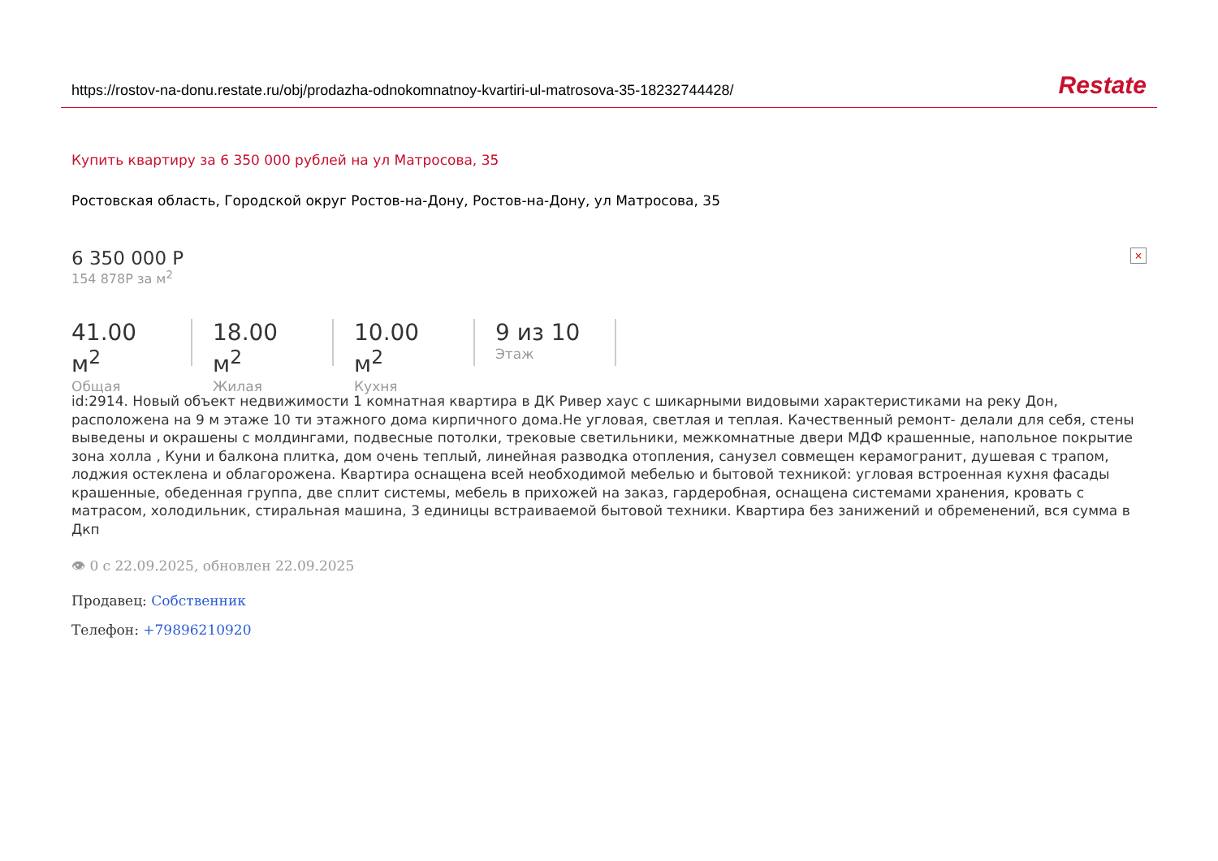https://rostov-na-donu.restate.ru/obj/prodazha-odnokomnatnoy-kvartiri-ul-matrosova-35-18232744428/ Restate
Купить квартиру за 6 350 000 рублей на ул Матросова, 35
Ростовская область, Городской округ Ростов-на-Дону, Ростов-на-Дону, ул Матросова, 35
6 350 000 Р
154 878Р за м<sup>2</sup>
×
41.00 м<sup>2</sup>
Общая
18.00 м<sup>2</sup>
Жилая
10.00 м<sup>2</sup>
Кухня
9 из 10
Этаж
id:2914. Новый объект недвижимости 1 комнатная квартира в ДК Ривер хаус с шикарными видовыми характеристиками на реку Дон, расположена на 9 м этаже 10 ти этажного дома кирпичного дома.Не угловая, светлая и теплая. Качественный ремонт- делали для себя, стены выведены и окрашены с молдингами, подвесные потолки, трековые светильники, межкомнатные двери МДФ крашенные, напольное покрытие зона холла , Куни и балкона плитка, дом очень теплый, линейная разводка отопления, санузел совмещен керамогранит, душевая с трапом, лоджия остеклена и облагорожена. Квартира оснащена всей необходимой мебелью и бытовой техникой: угловая встроенная кухня фасады крашенные, обеденная группа, две сплит системы, мебель в прихожей на заказ, гардеробная, оснащена системами хранения, кровать с матрасом, холодильник, стиральная машина, 3 единицы встраиваемой бытовой техники. Квартира без занижений и обременений, вся сумма в Дкп
👁 0 с 22.09.2025, обновлен 22.09.2025
Продавец: Собственник
Телефон: +79896210920